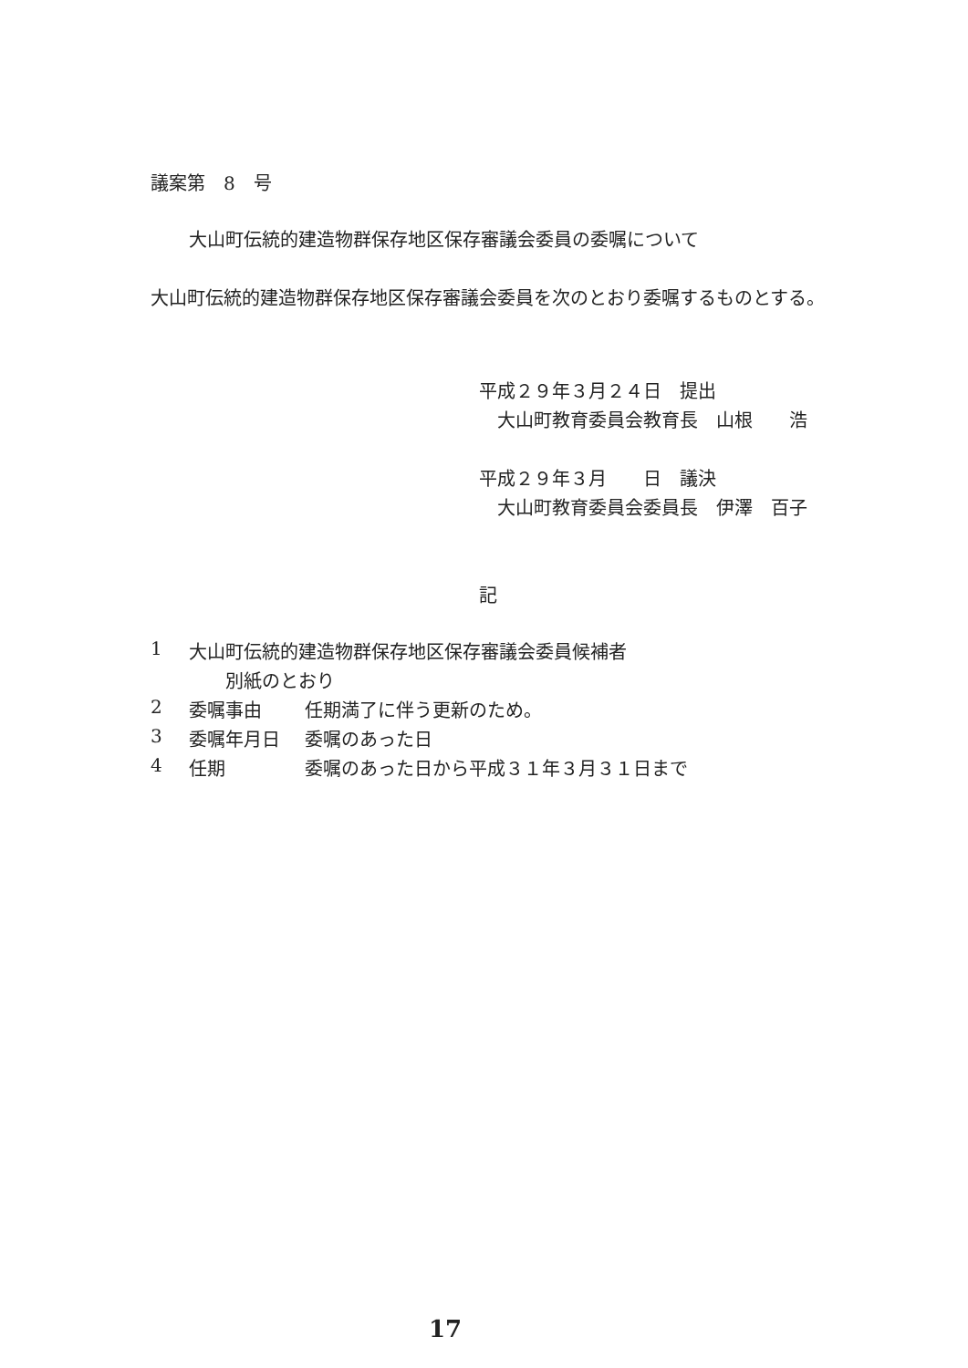議案第　8　号
大山町伝統的建造物群保存地区保存審議会委員の委嘱について
大山町伝統的建造物群保存地区保存審議会委員を次のとおり委嘱するものとする。
平成２９年３月２４日　提出
　大山町教育委員会教育長　山根　　浩
平成２９年３月　　日　議決
　大山町教育委員会委員長　伊澤　百子
記
| 1 | 大山町伝統的建造物群保存地区保存審議会委員候補者 | |
| | 別紙のとおり | |
| 2 | 委嘱事由 | 任期満了に伴う更新のため。 |
| 3 | 委嘱年月日 | 委嘱のあった日 |
| 4 | 任期 | 委嘱のあった日から平成３１年３月３１日まで |
17